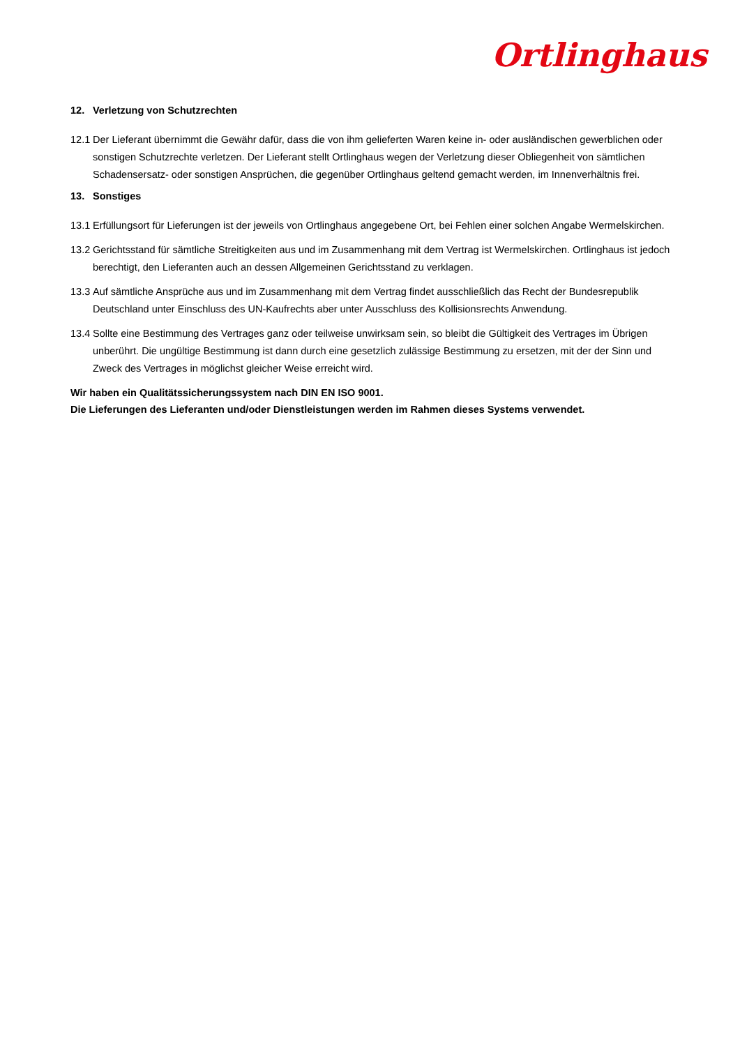Ortlinghaus
12. Verletzung von Schutzrechten
12.1
Der Lieferant übernimmt die Gewähr dafür, dass die von ihm gelieferten Waren keine in- oder ausländischen gewerblichen oder sonstigen Schutzrechte verletzen. Der Lieferant stellt Ortlinghaus wegen der Verletzung dieser Obliegenheit von sämtlichen Schadensersatz- oder sonstigen Ansprüchen, die gegenüber Ortlinghaus geltend gemacht werden, im Innenverhältnis frei.
13. Sonstiges
13.1
Erfüllungsort für Lieferungen ist der jeweils von Ortlinghaus angegebene Ort, bei Fehlen einer solchen Angabe Wermelskirchen.
13.2
Gerichtsstand für sämtliche Streitigkeiten aus und im Zusammenhang mit dem Vertrag ist Wermelskirchen. Ortlinghaus ist jedoch berechtigt, den Lieferanten auch an dessen Allgemeinen Gerichtsstand zu verklagen.
13.3
Auf sämtliche Ansprüche aus und im Zusammenhang mit dem Vertrag findet ausschließlich das Recht der Bundesrepublik Deutschland unter Einschluss des UN-Kaufrechts aber unter Ausschluss des Kollisionsrechts Anwendung.
13.4
Sollte eine Bestimmung des Vertrages ganz oder teilweise unwirksam sein, so bleibt die Gültigkeit des Vertrages im Übrigen unberührt. Die ungültige Bestimmung ist dann durch eine gesetzlich zulässige Bestimmung zu ersetzen, mit der der Sinn und Zweck des Vertrages in möglichst gleicher Weise erreicht wird.
Wir haben ein Qualitätssicherungssystem nach DIN EN ISO 9001.
Die Lieferungen des Lieferanten und/oder Dienstleistungen werden im Rahmen dieses Systems verwendet.